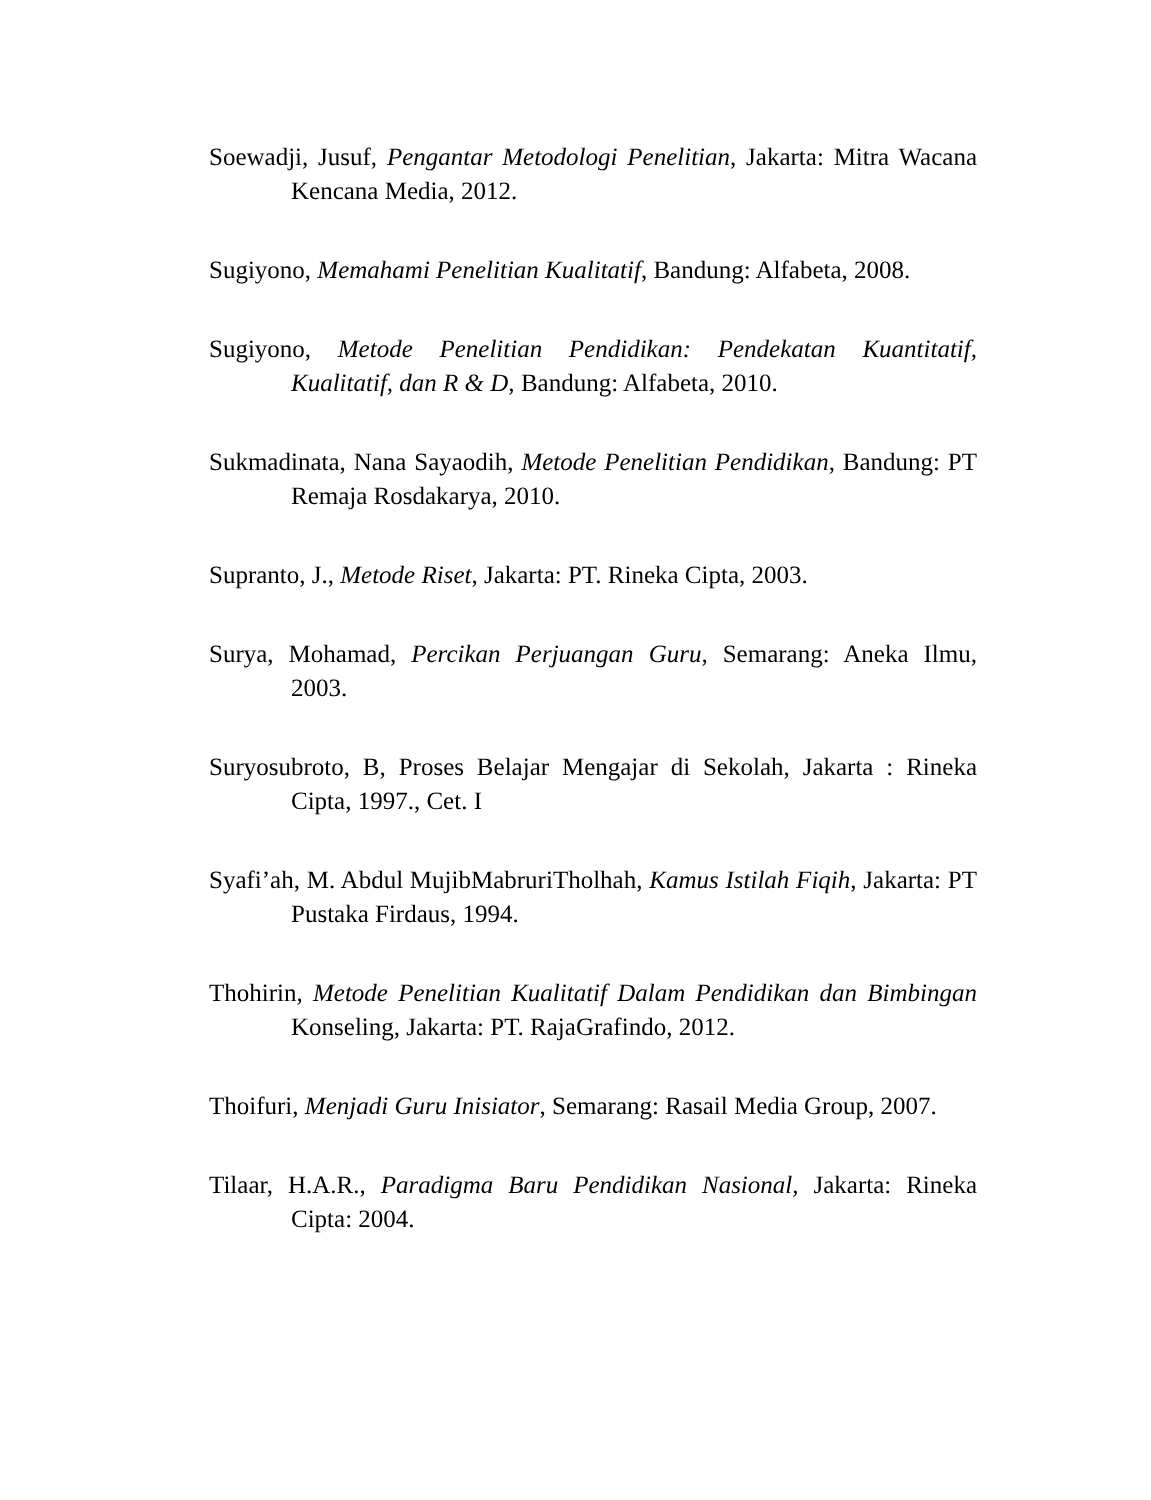Soewadji, Jusuf, Pengantar Metodologi Penelitian, Jakarta: Mitra Wacana Kencana Media, 2012.
Sugiyono, Memahami Penelitian Kualitatif, Bandung: Alfabeta, 2008.
Sugiyono, Metode Penelitian Pendidikan: Pendekatan Kuantitatif, Kualitatif, dan R & D, Bandung: Alfabeta, 2010.
Sukmadinata, Nana Sayaodih, Metode Penelitian Pendidikan, Bandung: PT Remaja Rosdakarya, 2010.
Supranto, J., Metode Riset, Jakarta: PT. Rineka Cipta, 2003.
Surya, Mohamad, Percikan Perjuangan Guru, Semarang: Aneka Ilmu, 2003.
Suryosubroto, B, Proses Belajar Mengajar di Sekolah, Jakarta : Rineka Cipta, 1997., Cet. I
Syafi’ah, M. Abdul MujibMabruriTholhah, Kamus Istilah Fiqih, Jakarta: PT Pustaka Firdaus, 1994.
Thohirin, Metode Penelitian Kualitatif Dalam Pendidikan dan Bimbingan Konseling, Jakarta: PT. RajaGrafindo, 2012.
Thoifuri, Menjadi Guru Inisiator, Semarang: Rasail Media Group, 2007.
Tilaar, H.A.R., Paradigma Baru Pendidikan Nasional, Jakarta: Rineka Cipta: 2004.